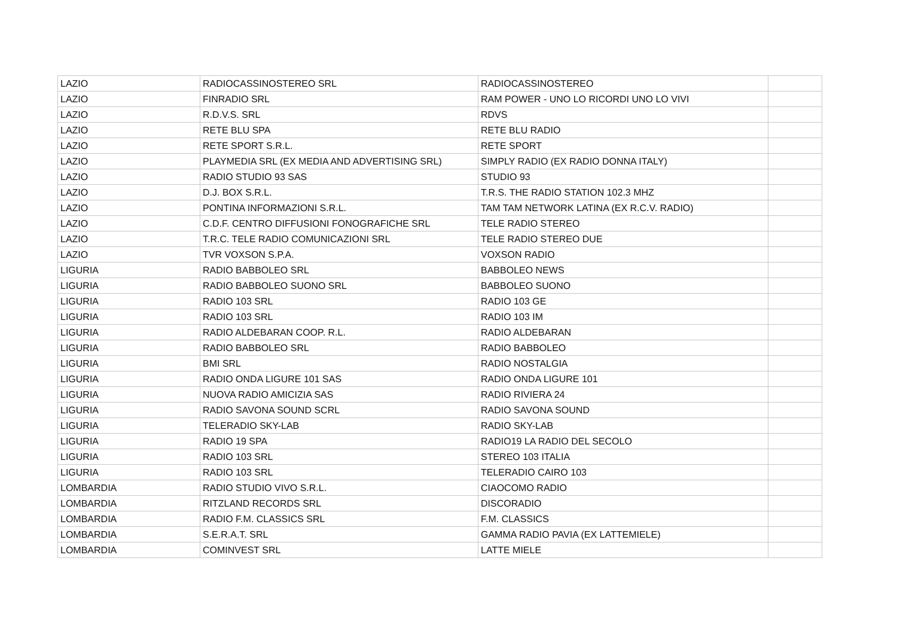| LAZIO | RADIOCASSINOSTEREO SRL | RADIOCASSINOSTEREO | |
| LAZIO | FINRADIO SRL | RAM POWER - UNO LO RICORDI UNO LO VIVI | |
| LAZIO | R.D.V.S. SRL | RDVS | |
| LAZIO | RETE BLU SPA | RETE BLU RADIO | |
| LAZIO | RETE SPORT S.R.L. | RETE SPORT | |
| LAZIO | PLAYMEDIA SRL (EX MEDIA AND ADVERTISING SRL) | SIMPLY RADIO (EX RADIO DONNA ITALY) | |
| LAZIO | RADIO STUDIO 93 SAS | STUDIO 93 | |
| LAZIO | D.J. BOX S.R.L. | T.R.S. THE RADIO STATION 102.3 MHZ | |
| LAZIO | PONTINA INFORMAZIONI S.R.L. | TAM TAM NETWORK LATINA (EX R.C.V. RADIO) | |
| LAZIO | C.D.F. CENTRO DIFFUSIONI FONOGRAFICHE SRL | TELE RADIO STEREO | |
| LAZIO | T.R.C. TELE RADIO COMUNICAZIONI SRL | TELE RADIO STEREO DUE | |
| LAZIO | TVR VOXSON S.P.A. | VOXSON RADIO | |
| LIGURIA | RADIO BABBOLEO SRL | BABBOLEO NEWS | |
| LIGURIA | RADIO BABBOLEO SUONO SRL | BABBOLEO SUONO | |
| LIGURIA | RADIO 103 SRL | RADIO 103 GE | |
| LIGURIA | RADIO 103 SRL | RADIO 103 IM | |
| LIGURIA | RADIO ALDEBARAN COOP. R.L. | RADIO ALDEBARAN | |
| LIGURIA | RADIO BABBOLEO SRL | RADIO BABBOLEO | |
| LIGURIA | BMI SRL | RADIO NOSTALGIA | |
| LIGURIA | RADIO ONDA LIGURE 101 SAS | RADIO ONDA LIGURE 101 | |
| LIGURIA | NUOVA RADIO AMICIZIA SAS | RADIO RIVIERA 24 | |
| LIGURIA | RADIO SAVONA SOUND SCRL | RADIO SAVONA SOUND | |
| LIGURIA | TELERADIO SKY-LAB | RADIO SKY-LAB | |
| LIGURIA | RADIO 19 SPA | RADIO19 LA RADIO DEL SECOLO | |
| LIGURIA | RADIO 103 SRL | STEREO 103 ITALIA | |
| LIGURIA | RADIO 103 SRL | TELERADIO CAIRO 103 | |
| LOMBARDIA | RADIO STUDIO VIVO S.R.L. | CIAOCOMO RADIO | |
| LOMBARDIA | RITZLAND RECORDS SRL | DISCORADIO | |
| LOMBARDIA | RADIO F.M. CLASSICS SRL | F.M. CLASSICS | |
| LOMBARDIA | S.E.R.A.T. SRL | GAMMA RADIO PAVIA (EX LATTEMIELE) | |
| LOMBARDIA | COMINVEST SRL | LATTE MIELE | |